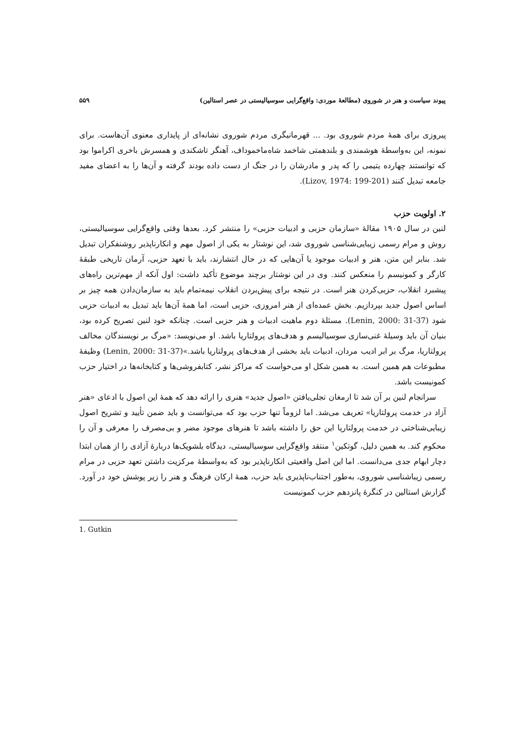پیوند سیاست و هنر در شوروی (مطالعهٔ موردی: واقع‌گرایی سوسیالیستی در عصر استالین) ۵۵۹
پیروزی برای همهٔ مردم شوروی بود. ... قهرمانیگری مردم شوروی نشانه‌ای از پایداری معنوی آن‌هاست. برای نمونه، این به‌واسطهٔ هوشمندی و بلندهمتی شاخمد شاه‌ماخموداف، آهنگر تاشکندی و همسرش باخری اکراموا بود که توانستند چهارده یتیمی را که پدر و مادرشان را در جنگ از دست داده بودند گرفته و آن‌ها را به اعضای مفید جامعه تبدیل کنند (Lizov, 1974: 199-201).
۲. اولویت حزب
لنین در سال ۱۹۰۵ مقالهٔ «سازمان حزبی و ادبیات حزبی» را منتشر کرد. بعدها وقتی واقع‌گرایی سوسیالیستی، روش و مرام رسمی زیبایی‌شناسی شوروی شد، این نوشتار به یکی از اصول مهم و انکارناپذیر روشنفکران تبدیل شد. بنابر این متن، هنر و ادبیات موجود یا آن‌هایی که در حال انتشارند، باید با تعهد حزبی، آرمان تاریخی طبقهٔ کارگر و کمونیسم را منعکس کنند. وی در این نوشتار برچند موضوع تأکید داشت: اول آنکه از مهم‌ترین راه‌های پیشبرد انقلاب، حزبی‌کردن هنر است. در نتیجه برای پیش‌بردن انقلاب نیمه‌تمام باید به سازمان‌دادن همه چیز بر اساس اصول جدید بپردازیم. بخش عمده‌ای از هنر امروزی، حزبی است، اما همهٔ آن‌ها باید تبدیل به ادبیات حزبی شود (Lenin, 2000: 31-37). مسئلهٔ دوم ماهیت ادبیات و هنر حزبی است. چنانکه خود لنین تصریح کرده بود، بنیان آن باید وسیلهٔ غنی‌سازی سوسیالیسم و هدف‌های پرولتاریا باشد. او می‌نویسد: «مرگ بر نویسندگان مخالف پرولتاریا، مرگ بر ابر ادیب مردان، ادبیات باید بخشی از هدف‌های پرولتاریا باشد.»(Lenin, 2000: 31-37) وظیفهٔ مطبوعات هم همین است. به همین شکل او می‌خواست که مراکز نشر، کتابفروشی‌ها و کتابخانه‌ها در اختیار حزب کمونیست باشد.
سرانجام لنین بر آن شد تا ارمغان تجلی‌یافتن «اصول جدید» هنری را ارائه دهد که همهٔ این اصول با ادعای «هنر آزاد در خدمت پرولتاریا» تعریف می‌شد. اما لزوماً تنها حزب بود که می‌توانست و باید ضمن تأیید و تشریح اصول زیبایی‌شناختی در خدمت پرولتاریا این حق را داشته باشد تا هنرهای موجود مضر و بی‌مصرف را معرفی و آن را محکوم کند. به همین دلیل، گوتکین<sup>۱</sup> منتقد واقع‌گرایی سوسیالیستی، دیدگاه بلشویک‌ها دربارهٔ آزادی را از همان ابتدا دچار ابهام جدی می‌دانست. اما این اصل واقعیتی انکارناپذیر بود که به‌واسطهٔ مرکزیت داشتن تعهد حزبی در مرام رسمی زیباشناسی شوروی، به‌طور اجتناب‌ناپذیری باید حزب، همهٔ ارکان فرهنگ و هنر را زیر پوشش خود در آورد. گزارش استالین در کنگرهٔ پانزدهم حزب کمونیست
1. Gutkin